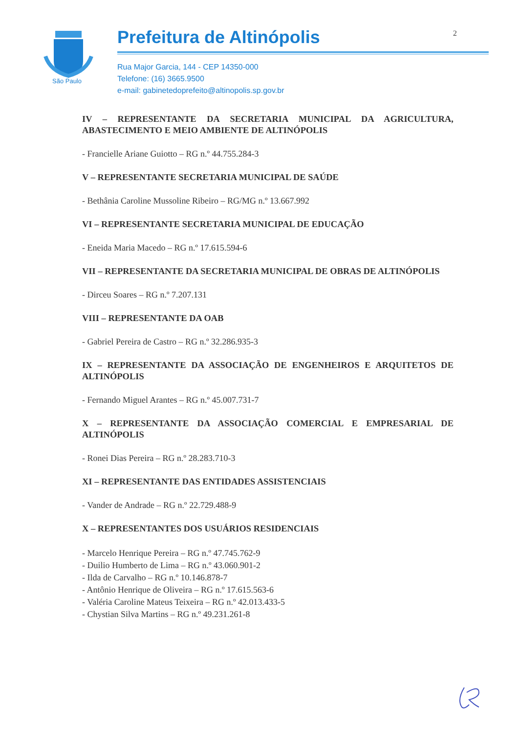São Paulo
Prefeitura de Altinópolis 2
Rua Major Garcia, 144 - CEP 14350-000
Telefone: (16) 3665.9500
e-mail: gabinetedoprefeito@altinopolis.sp.gov.br
IV – REPRESENTANTE DA SECRETARIA MUNICIPAL DA AGRICULTURA, ABASTECIMENTO E MEIO AMBIENTE DE ALTINÓPOLIS
- Francielle Ariane Guiotto – RG n.º 44.755.284-3
V – REPRESENTANTE SECRETARIA MUNICIPAL DE SAÚDE
- Bethânia Caroline Mussoline Ribeiro – RG/MG n.º 13.667.992
VI – REPRESENTANTE SECRETARIA MUNICIPAL DE EDUCAÇÃO
- Eneida Maria Macedo – RG n.º 17.615.594-6
VII – REPRESENTANTE DA SECRETARIA MUNICIPAL DE OBRAS DE ALTINÓPOLIS
- Dirceu Soares – RG n.º 7.207.131
VIII – REPRESENTANTE DA OAB
- Gabriel Pereira de Castro – RG n.º 32.286.935-3
IX – REPRESENTANTE DA ASSOCIAÇÃO DE ENGENHEIROS E ARQUITETOS DE ALTINÓPOLIS
- Fernando Miguel Arantes – RG n.º 45.007.731-7
X – REPRESENTANTE DA ASSOCIAÇÃO COMERCIAL E EMPRESARIAL DE ALTINÓPOLIS
- Ronei Dias Pereira – RG n.º 28.283.710-3
XI – REPRESENTANTE DAS ENTIDADES ASSISTENCIAIS
- Vander de Andrade – RG n.º 22.729.488-9
X – REPRESENTANTES DOS USUÁRIOS RESIDENCIAIS
- Marcelo Henrique Pereira – RG n.º 47.745.762-9
- Duilio Humberto de Lima – RG n.º 43.060.901-2
- Ilda de Carvalho – RG n.º 10.146.878-7
- Antônio Henrique de Oliveira – RG n.º 17.615.563-6
- Valéria Caroline Mateus Teixeira – RG n.º 42.013.433-5
- Chystian Silva Martins – RG n.º 49.231.261-8